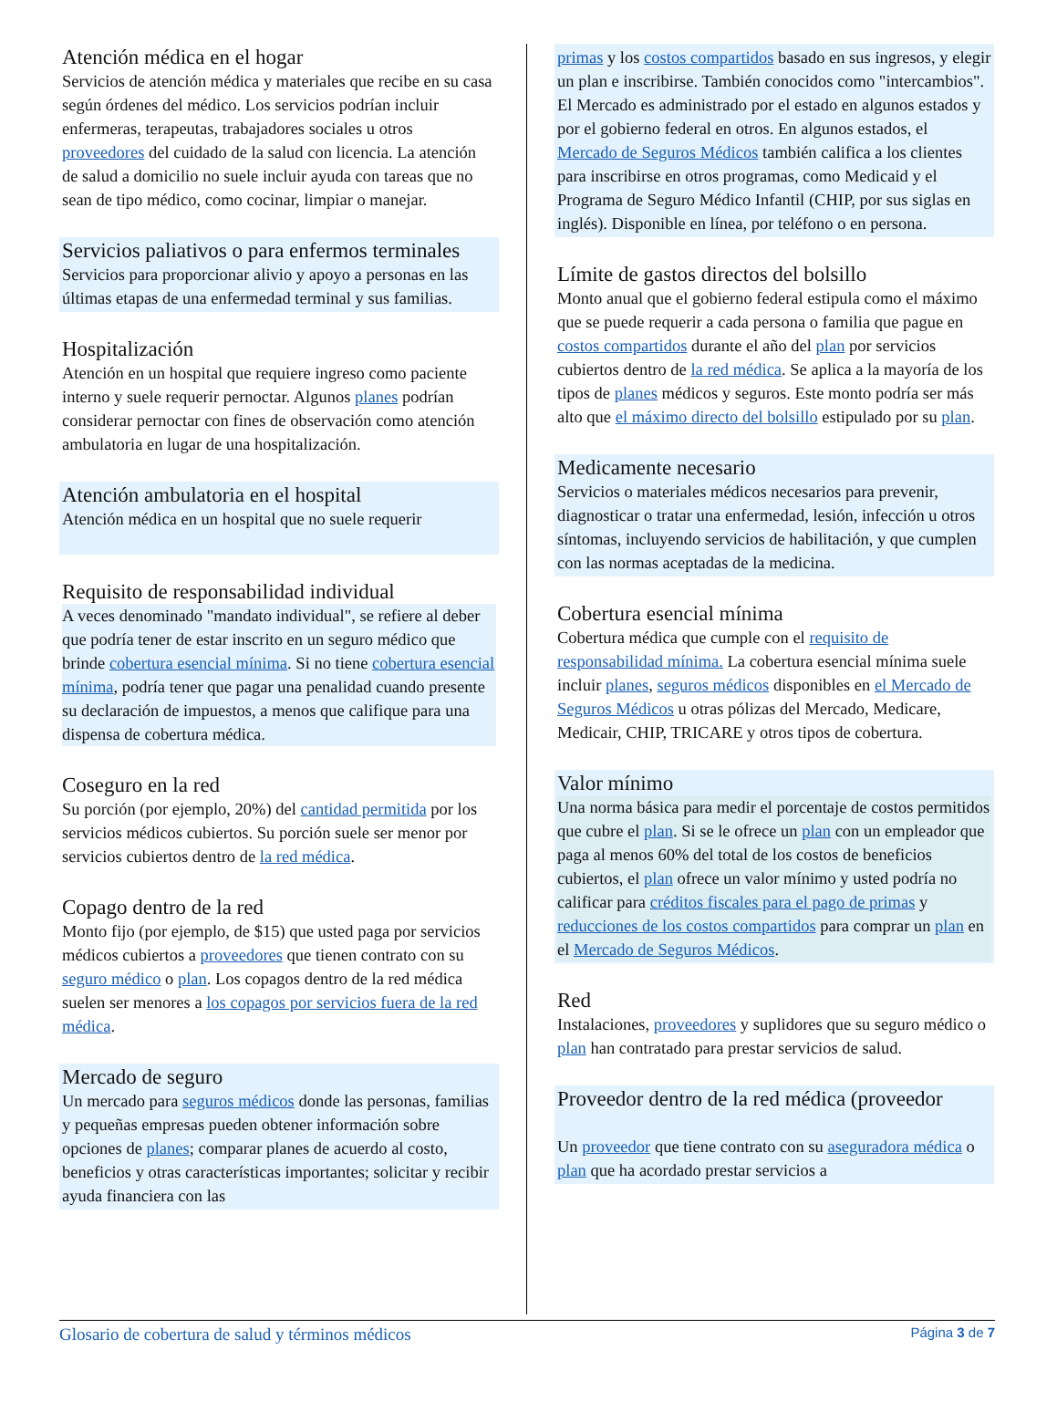Atención médica en el hogar
Servicios de atención médica y materiales que recibe en su casa según órdenes del médico. Los servicios podrían incluir enfermeras, terapeutas, trabajadores sociales u otros proveedores del cuidado de la salud con licencia. La atención de salud a domicilio no suele incluir ayuda con tareas que no sean de tipo médico, como cocinar, limpiar o manejar.
Servicios paliativos o para enfermos terminales
Servicios para proporcionar alivio y apoyo a personas en las últimas etapas de una enfermedad terminal y sus familias.
Hospitalización
Atención en un hospital que requiere ingreso como paciente interno y suele requerir pernoctar. Algunos planes podrían considerar pernoctar con fines de observación como atención ambulatoria en lugar de una hospitalización.
Atención ambulatoria en el hospital
Atención médica en un hospital que no suele requerir
Requisito de responsabilidad individual
A veces denominado "mandato individual", se refiere al deber que podría tener de estar inscrito en un seguro médico que brinde cobertura esencial mínima. Si no tiene cobertura esencial mínima, podría tener que pagar una penalidad cuando presente su declaración de impuestos, a menos que califique para una dispensa de cobertura médica.
Coseguro en la red
Su porción (por ejemplo, 20%) del cantidad permitida por los servicios médicos cubiertos. Su porción suele ser menor por servicios cubiertos dentro de la red médica.
Copago dentro de la red
Monto fijo (por ejemplo, de $15) que usted paga por servicios médicos cubiertos a proveedores que tienen contrato con su seguro médico o plan. Los copagos dentro de la red médica suelen ser menores a los copagos por servicios fuera de la red médica.
Mercado de seguro
Un mercado para seguros médicos donde las personas, familias y pequeñas empresas pueden obtener información sobre opciones de planes; comparar planes de acuerdo al costo, beneficios y otras características importantes; solicitar y recibir ayuda financiera con las
primas y los costos compartidos basado en sus ingresos, y elegir un plan e inscribirse. También conocidos como "intercambios". El Mercado es administrado por el estado en algunos estados y por el gobierno federal en otros. En algunos estados, el Mercado de Seguros Médicos también califica a los clientes para inscribirse en otros programas, como Medicaid y el Programa de Seguro Médico Infantil (CHIP, por sus siglas en inglés). Disponible en línea, por teléfono o en persona.
Límite de gastos directos del bolsillo
Monto anual que el gobierno federal estipula como el máximo que se puede requerir a cada persona o familia que pague en costos compartidos durante el año del plan por servicios cubiertos dentro de la red médica. Se aplica a la mayoría de los tipos de planes médicos y seguros. Este monto podría ser más alto que el máximo directo del bolsillo estipulado por su plan.
Medicamente necesario
Servicios o materiales médicos necesarios para prevenir, diagnosticar o tratar una enfermedad, lesión, infección u otros síntomas, incluyendo servicios de habilitación, y que cumplen con las normas aceptadas de la medicina.
Cobertura esencial mínima
Cobertura médica que cumple con el requisito de responsabilidad mínima. La cobertura esencial mínima suele incluir planes, seguros médicos disponibles en el Mercado de Seguros Médicos u otras pólizas del Mercado, Medicare, Medicair, CHIP, TRICARE y otros tipos de cobertura.
Valor mínimo
Una norma básica para medir el porcentaje de costos permitidos que cubre el plan. Si se le ofrece un plan con un empleador que paga al menos 60% del total de los costos de beneficios cubiertos, el plan ofrece un valor mínimo y usted podría no calificar para créditos fiscales para el pago de primas y reducciones de los costos compartidos para comprar un plan en el Mercado de Seguros Médicos.
Red
Instalaciones, proveedores y suplidores que su seguro médico o plan han contratado para prestar servicios de salud.
Proveedor dentro de la red médica (proveedor
Un proveedor que tiene contrato con su aseguradora médica o plan que ha acordado prestar servicios a
Glosario de cobertura de salud y términos médicos Página 3 de 7